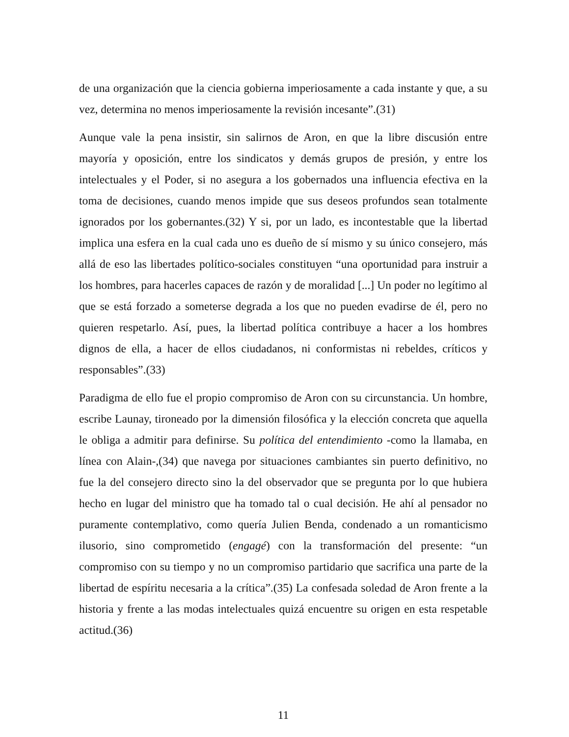de una organización que la ciencia gobierna imperiosamente a cada instante y que, a su vez, determina no menos imperiosamente la revisión incesante”.(31)
Aunque vale la pena insistir, sin salirnos de Aron, en que la libre discusión entre mayoría y oposición, entre los sindicatos y demás grupos de presión, y entre los intelectuales y el Poder, si no asegura a los gobernados una influencia efectiva en la toma de decisiones, cuando menos impide que sus deseos profundos sean totalmente ignorados por los gobernantes.(32) Y si, por un lado, es incontestable que la libertad implica una esfera en la cual cada uno es dueño de sí mismo y su único consejero, más allá de eso las libertades político-sociales constituyen “una oportunidad para instruir a los hombres, para hacerles capaces de razón y de moralidad [...] Un poder no legítimo al que se está forzado a someterse degrada a los que no pueden evadirse de él, pero no quieren respetarlo. Así, pues, la libertad política contribuye a hacer a los hombres dignos de ella, a hacer de ellos ciudadanos, ni conformistas ni rebeldes, críticos y responsables”.(33)
Paradigma de ello fue el propio compromiso de Aron con su circunstancia. Un hombre, escribe Launay, tironeado por la dimensión filosófica y la elección concreta que aquella le obliga a admitir para definirse. Su política del entendimiento -como la llamaba, en línea con Alain-,(34) que navega por situaciones cambiantes sin puerto definitivo, no fue la del consejero directo sino la del observador que se pregunta por lo que hubiera hecho en lugar del ministro que ha tomado tal o cual decisión. He ahí al pensador no puramente contemplativo, como quería Julien Benda, condenado a un romanticismo ilusorio, sino comprometido (engagé) con la transformación del presente: “un compromiso con su tiempo y no un compromiso partidario que sacrifica una parte de la libertad de espíritu necesaria a la crítica”.(35) La confesada soledad de Aron frente a la historia y frente a las modas intelectuales quizá encuentre su origen en esta respetable actitud.(36)
11